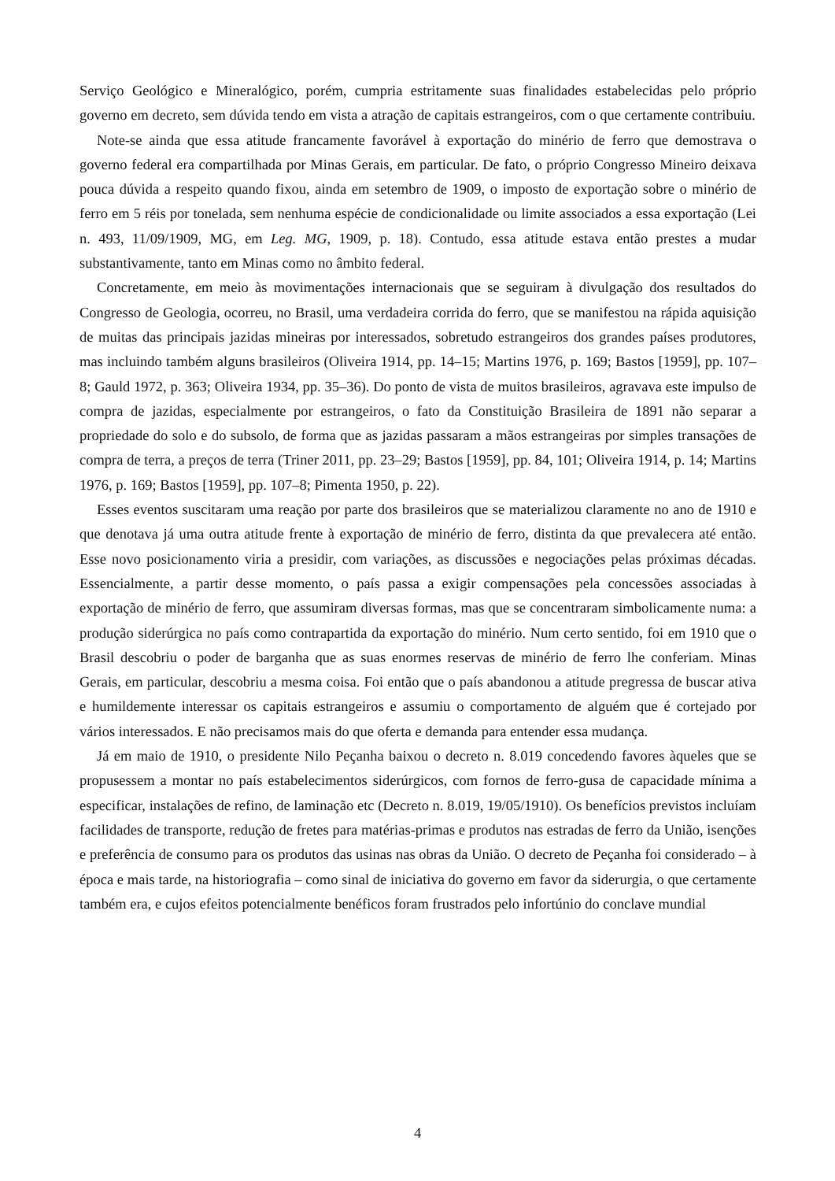Serviço Geológico e Mineralógico, porém, cumpria estritamente suas finalidades estabelecidas pelo próprio governo em decreto, sem dúvida tendo em vista a atração de capitais estrangeiros, com o que certamente contribuiu.
Note-se ainda que essa atitude francamente favorável à exportação do minério de ferro que demostrava o governo federal era compartilhada por Minas Gerais, em particular. De fato, o próprio Congresso Mineiro deixava pouca dúvida a respeito quando fixou, ainda em setembro de 1909, o imposto de exportação sobre o minério de ferro em 5 réis por tonelada, sem nenhuma espécie de condicionalidade ou limite associados a essa exportação (Lei n. 493, 11/09/1909, MG, em Leg. MG, 1909, p. 18). Contudo, essa atitude estava então prestes a mudar substantivamente, tanto em Minas como no âmbito federal.
Concretamente, em meio às movimentações internacionais que se seguiram à divulgação dos resultados do Congresso de Geologia, ocorreu, no Brasil, uma verdadeira corrida do ferro, que se manifestou na rápida aquisição de muitas das principais jazidas mineiras por interessados, sobretudo estrangeiros dos grandes países produtores, mas incluindo também alguns brasileiros (Oliveira 1914, pp. 14–15; Martins 1976, p. 169; Bastos [1959], pp. 107–8; Gauld 1972, p. 363; Oliveira 1934, pp. 35–36). Do ponto de vista de muitos brasileiros, agravava este impulso de compra de jazidas, especialmente por estrangeiros, o fato da Constituição Brasileira de 1891 não separar a propriedade do solo e do subsolo, de forma que as jazidas passaram a mãos estrangeiras por simples transações de compra de terra, a preços de terra (Triner 2011, pp. 23–29; Bastos [1959], pp. 84, 101; Oliveira 1914, p. 14; Martins 1976, p. 169; Bastos [1959], pp. 107–8; Pimenta 1950, p. 22).
Esses eventos suscitaram uma reação por parte dos brasileiros que se materializou claramente no ano de 1910 e que denotava já uma outra atitude frente à exportação de minério de ferro, distinta da que prevalecera até então. Esse novo posicionamento viria a presidir, com variações, as discussões e negociações pelas próximas décadas. Essencialmente, a partir desse momento, o país passa a exigir compensações pela concessões associadas à exportação de minério de ferro, que assumiram diversas formas, mas que se concentraram simbolicamente numa: a produção siderúrgica no país como contrapartida da exportação do minério. Num certo sentido, foi em 1910 que o Brasil descobriu o poder de barganha que as suas enormes reservas de minério de ferro lhe conferiam. Minas Gerais, em particular, descobriu a mesma coisa. Foi então que o país abandonou a atitude pregressa de buscar ativa e humildemente interessar os capitais estrangeiros e assumiu o comportamento de alguém que é cortejado por vários interessados. E não precisamos mais do que oferta e demanda para entender essa mudança.
Já em maio de 1910, o presidente Nilo Peçanha baixou o decreto n. 8.019 concedendo favores àqueles que se propusessem a montar no país estabelecimentos siderúrgicos, com fornos de ferro-gusa de capacidade mínima a especificar, instalações de refino, de laminação etc (Decreto n. 8.019, 19/05/1910). Os benefícios previstos incluíam facilidades de transporte, redução de fretes para matérias-primas e produtos nas estradas de ferro da União, isenções e preferência de consumo para os produtos das usinas nas obras da União. O decreto de Peçanha foi considerado – à época e mais tarde, na historiografia – como sinal de iniciativa do governo em favor da siderurgia, o que certamente também era, e cujos efeitos potencialmente benéficos foram frustrados pelo infortúnio do conclave mundial
4